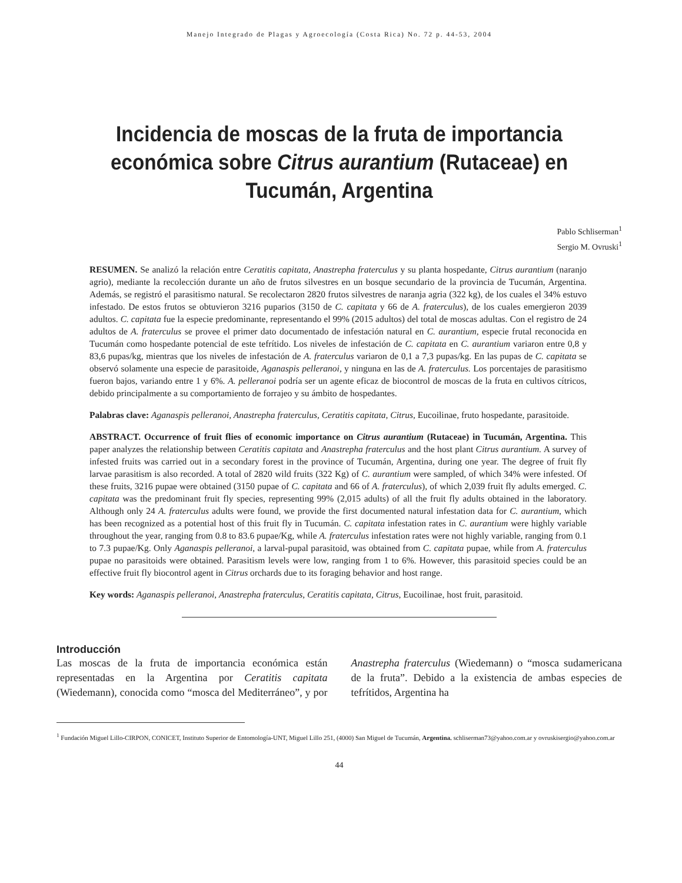Manejo Integrado de Plagas y Agroecología (Costa Rica) No. 72 p. 44-53, 2004
Incidencia de moscas de la fruta de importancia económica sobre Citrus aurantium (Rutaceae) en Tucumán, Argentina
Pablo Schliserman<sup>1</sup>
Sergio M. Ovruski<sup>1</sup>
RESUMEN. Se analizó la relación entre Ceratitis capitata, Anastrepha fraterculus y su planta hospedante, Citrus aurantium (naranjo agrio), mediante la recolección durante un año de frutos silvestres en un bosque secundario de la provincia de Tucumán, Argentina. Además, se registró el parasitismo natural. Se recolectaron 2820 frutos silvestres de naranja agria (322 kg), de los cuales el 34% estuvo infestado. De estos frutos se obtuvieron 3216 puparios (3150 de C. capitata y 66 de A. fraterculus), de los cuales emergieron 2039 adultos. C. capitata fue la especie predominante, representando el 99% (2015 adultos) del total de moscas adultas. Con el registro de 24 adultos de A. fraterculus se provee el primer dato documentado de infestación natural en C. aurantium, especie frutal reconocida en Tucumán como hospedante potencial de este tefrítido. Los niveles de infestación de C. capitata en C. aurantium variaron entre 0,8 y 83,6 pupas/kg, mientras que los niveles de infestación de A. fraterculus variaron de 0,1 a 7,3 pupas/kg. En las pupas de C. capitata se observó solamente una especie de parasitoide, Aganaspis pelleranoi, y ninguna en las de A. fraterculus. Los porcentajes de parasitismo fueron bajos, variando entre 1 y 6%. A. pelleranoi podría ser un agente eficaz de biocontrol de moscas de la fruta en cultivos cítricos, debido principalmente a su comportamiento de forrajeo y su ámbito de hospedantes.
Palabras clave: Aganaspis pelleranoi, Anastrepha fraterculus, Ceratitis capitata, Citrus, Eucoilinae, fruto hospedante, parasitoide.
ABSTRACT. Occurrence of fruit flies of economic importance on Citrus aurantium (Rutaceae) in Tucumán, Argentina. This paper analyzes the relationship between Ceratitis capitata and Anastrepha fraterculus and the host plant Citrus aurantium. A survey of infested fruits was carried out in a secondary forest in the province of Tucumán, Argentina, during one year. The degree of fruit fly larvae parasitism is also recorded. A total of 2820 wild fruits (322 Kg) of C. aurantium were sampled, of which 34% were infested. Of these fruits, 3216 pupae were obtained (3150 pupae of C. capitata and 66 of A. fraterculus), of which 2,039 fruit fly adults emerged. C. capitata was the predominant fruit fly species, representing 99% (2,015 adults) of all the fruit fly adults obtained in the laboratory. Although only 24 A. fraterculus adults were found, we provide the first documented natural infestation data for C. aurantium, which has been recognized as a potential host of this fruit fly in Tucumán. C. capitata infestation rates in C. aurantium were highly variable throughout the year, ranging from 0.8 to 83.6 pupae/Kg, while A. fraterculus infestation rates were not highly variable, ranging from 0.1 to 7.3 pupae/Kg. Only Aganaspis pelleranoi, a larval-pupal parasitoid, was obtained from C. capitata pupae, while from A. fraterculus pupae no parasitoids were obtained. Parasitism levels were low, ranging from 1 to 6%. However, this parasitoid species could be an effective fruit fly biocontrol agent in Citrus orchards due to its foraging behavior and host range.
Key words: Aganaspis pelleranoi, Anastrepha fraterculus, Ceratitis capitata, Citrus, Eucoilinae, host fruit, parasitoid.
Introducción
Las moscas de la fruta de importancia económica están representadas en la Argentina por Ceratitis capitata (Wiedemann), conocida como “mosca del Mediterráneo”, y por Anastrepha fraterculus (Wiedemann) o “mosca sudamericana de la fruta”. Debido a la existencia de ambas especies de tefrítidos, Argentina ha
<sup>1</sup> Fundación Miguel Lillo-CIRPON, CONICET, Instituto Superior de Entomología-UNT, Miguel Lillo 251, (4000) San Miguel de Tucumán, Argentina. schliserman73@yahoo.com.ar y ovruskisergio@yahoo.com.ar
44